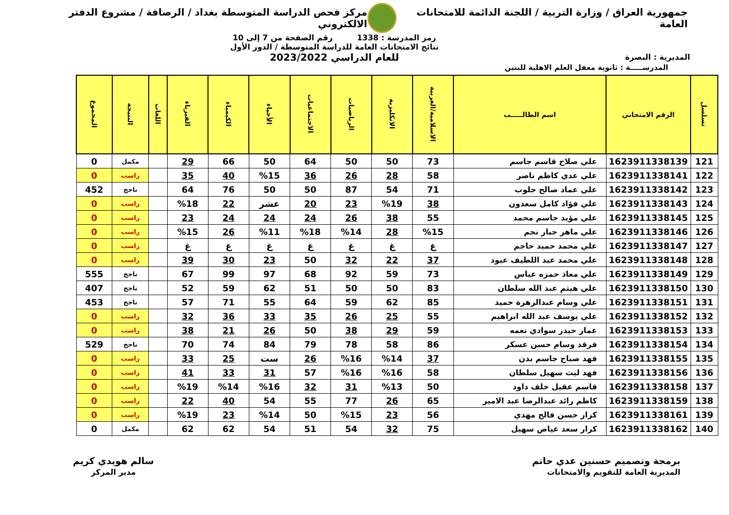جمهورية العراق / وزارة التربية / اللجنة الدائمة للامتحانات العامة
مركز فحص الدراسة المتوسطة بغداد / الرصافة / مشروع الدفتر الالكتروني
المديرية : البصرة
رمز المدرسة : 1338 رقم الصفحة من 7 إلى 10
نتائج الامتحانات العامة للدراسة المتوسطة / الدور الأول
للعام الدراسي 2023/2022
المدرســـــة : ثانوية معقل العلم الاهلية للبنين
| تسلسل | الرقم الامتحاني | اسم الطالـــــب | الاسلامية/العربية | الانكليزية | الرياضيات | الاجتماعيات | الأحياء | الكيمياء | الفيزياء | اللغات | النتيجة | المجموع |
| --- | --- | --- | --- | --- | --- | --- | --- | --- | --- | --- | --- | --- |
| 121 | 1623911338139 | علي صلاح قاسم جاسم | 73 | 50 | 50 | 64 | 50 | 66 | 29 | | مكمل | 0 |
| 122 | 1623911338141 | علي عدي كاظم ناصر | 58 | 28 | 26 | 36 | %15 | 40 | 35 | | راسب | 0 |
| 123 | 1623911338142 | علي عماد صالح جلوب | 71 | 54 | 87 | 50 | 50 | 76 | 64 | | ناجح | 452 |
| 124 | 1623911338143 | علي فؤاد كامل سعدون | 38 | %19 | 23 | 20 | عشر | 22 | %18 | | راسب | 0 |
| 125 | 1623911338145 | علي مؤيد جاسم محمد | 55 | 38 | 26 | 24 | 24 | 24 | 23 | | راسب | 0 |
| 126 | 1623911338146 | علي ماهر جبار نجم | %15 | 28 | %14 | %18 | %11 | 26 | %15 | | راسب | 0 |
| 127 | 1623911338147 | علي محمد حميد حاجم | غ | غ | غ | غ | غ | غ | غ | | راسب | 0 |
| 128 | 1623911338148 | علي محمد عبد اللطيف عبود | 37 | 22 | 32 | 50 | 23 | 30 | 39 | | راسب | 0 |
| 129 | 1623911338149 | علي معاذ حمزه عباس | 73 | 59 | 92 | 68 | 97 | 99 | 67 | | ناجح | 555 |
| 130 | 1623911338150 | علي هيثم عبد الله سلطان | 83 | 50 | 50 | 51 | 62 | 59 | 52 | | ناجح | 407 |
| 131 | 1623911338151 | علي وسام عبدالزهرة حميد | 85 | 62 | 59 | 64 | 55 | 71 | 57 | | ناجح | 453 |
| 132 | 1623911338152 | علي يوسف عبد الله ابراهيم | 55 | 25 | 26 | 35 | 33 | 36 | 32 | | راسب | 0 |
| 133 | 1623911338153 | عمار حيدر سوادي نعمه | 59 | 29 | 38 | 50 | 26 | 21 | 38 | | راسب | 0 |
| 134 | 1623911338154 | فرقد وسام حسن عسكر | 86 | 58 | 78 | 79 | 84 | 74 | 70 | | ناجح | 529 |
| 135 | 1623911338155 | فهد صباح جاسم بدن | 37 | %14 | %16 | 26 | ست | 25 | 33 | | راسب | 0 |
| 136 | 1623911338156 | فهد ليث سهيل سلطان | 58 | %16 | %16 | 57 | 31 | 33 | 41 | | راسب | 0 |
| 137 | 1623911338158 | قاسم عقيل خلف داود | 50 | %13 | 31 | 32 | %16 | %14 | %19 | | راسب | 0 |
| 138 | 1623911338159 | كاظم رائد عبدالرضا عبد الامير | 65 | 26 | 77 | 55 | 54 | 40 | 22 | | راسب | 0 |
| 139 | 1623911338161 | كرار حسن فالح مهدي | 56 | 23 | %15 | 50 | %14 | 23 | %19 | | راسب | 0 |
| 140 | 1623911338162 | كرار سعد غياض سهيل | 75 | 32 | 54 | 51 | 54 | 62 | 62 | | مكمل | 0 |
برمجة وتصميم حسنين عدي حاتم
المديرية العامة للتقويم والامتحانات
سالم هويدي كريم
مدير المركز